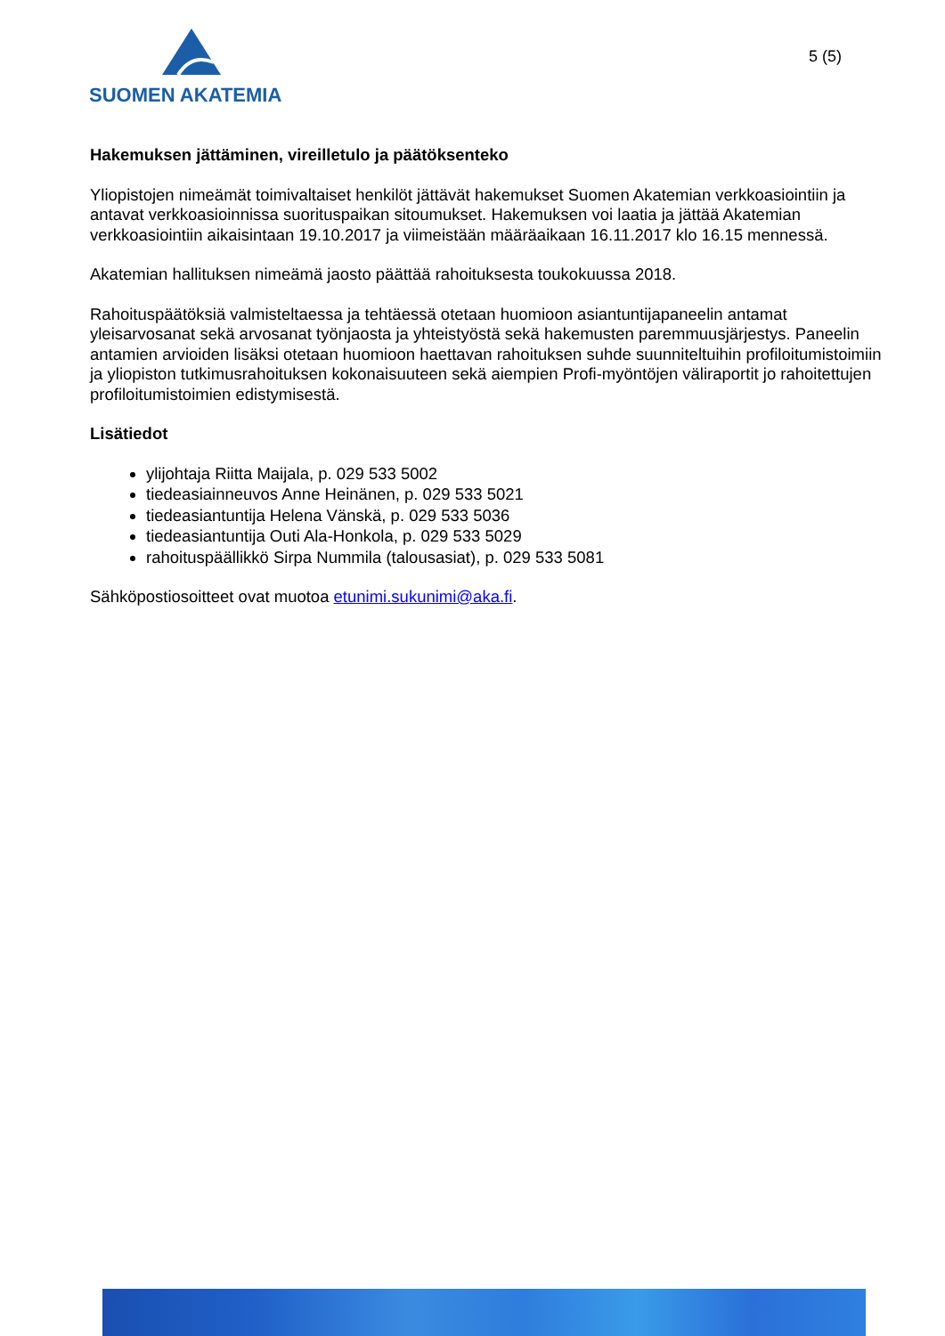SUOMEN AKATEMIA
5 (5)
Hakemuksen jättäminen, vireilletulo ja päätöksenteko
Yliopistojen nimeämät toimivaltaiset henkilöt jättävät hakemukset Suomen Akatemian verkkoasiointiin ja antavat verkkoasioinnissa suorituspaikan sitoumukset. Hakemuksen voi laatia ja jättää Akatemian verkkoasiointiin aikaisintaan 19.10.2017 ja viimeistään määräaikaan 16.11.2017 klo 16.15 mennessä.
Akatemian hallituksen nimeämä jaosto päättää rahoituksesta toukokuussa 2018.
Rahoituspäätöksiä valmisteltaessa ja tehtäessä otetaan huomioon asiantuntijapaneelin antamat yleisarvosanat sekä arvosanat työnjaosta ja yhteistyöstä sekä hakemusten paremmuusjärjestys. Paneelin antamien arvioiden lisäksi otetaan huomioon haettavan rahoituksen suhde suunniteltuihin profiloitumistoimiin ja yliopiston tutkimusrahoituksen kokonaisuuteen sekä aiempien Profi-myöntöjen väliraportit jo rahoitettujen profiloitumistoimien edistymisestä.
Lisätiedot
ylijohtaja Riitta Maijala, p. 029 533 5002
tiedeasiainneuvos Anne Heinänen, p. 029 533 5021
tiedeasiantuntija Helena Vänskä, p. 029 533 5036
tiedeasiantuntija Outi Ala-Honkola, p. 029 533 5029
rahoituspäällikkö Sirpa Nummila (talousasiat), p. 029 533 5081
Sähköpostiosoitteet ovat muotoa etunimi.sukunimi@aka.fi.